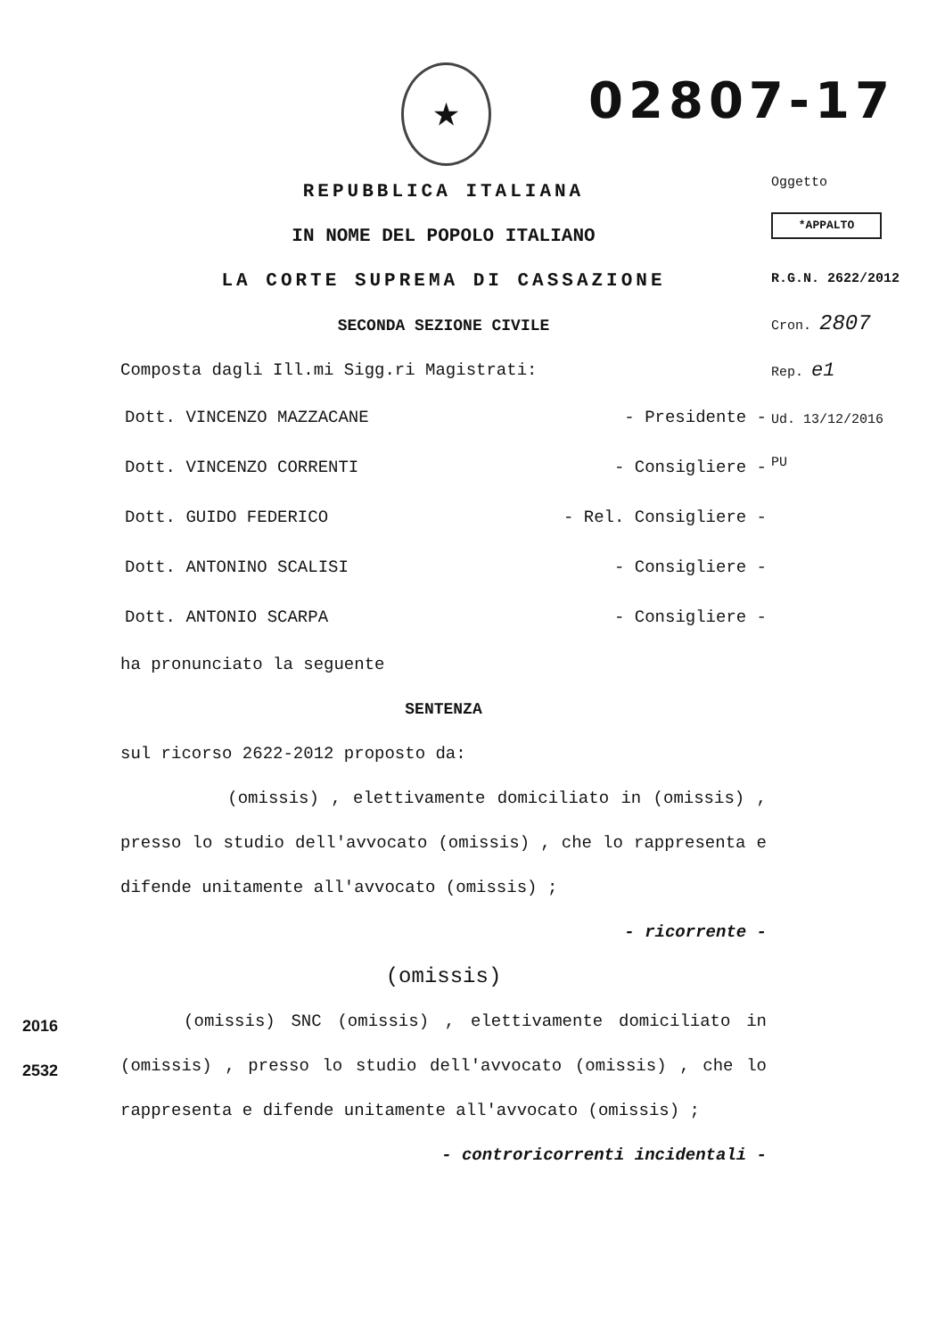★ 02807-17
REPUBBLICA ITALIANA
IN NOME DEL POPOLO ITALIANO
LA CORTE SUPREMA DI CASSAZIONE
SECONDA SEZIONE CIVILE
Composta dagli Ill.mi Sigg.ri Magistrati:
Dott. VINCENZO MAZZACANE - Presidente -
Dott. VINCENZO CORRENTI - Consigliere -
Dott. GUIDO FEDERICO - Rel. Consigliere -
Dott. ANTONINO SCALISI - Consigliere -
Dott. ANTONIO SCARPA - Consigliere -
ha pronunciato la seguente
SENTENZA
sul ricorso 2622-2012 proposto da:
(omissis) , elettivamente domiciliato in (omissis) , presso lo studio dell'avvocato (omissis) , che lo rappresenta e difende unitamente all'avvocato (omissis) ;
- ricorrente -
(omissis)
(omissis) SNC (omissis) , elettivamente domiciliato in (omissis) , presso lo studio dell'avvocato (omissis) , che lo rappresenta e difende unitamente all'avvocato (omissis) ;
- controricorrenti incidentali -
Oggetto
*APPALTO
R.G.N. 2622/2012
Cron. 2807
Rep. e1
Ud. 13/12/2016
PU
2016
2532